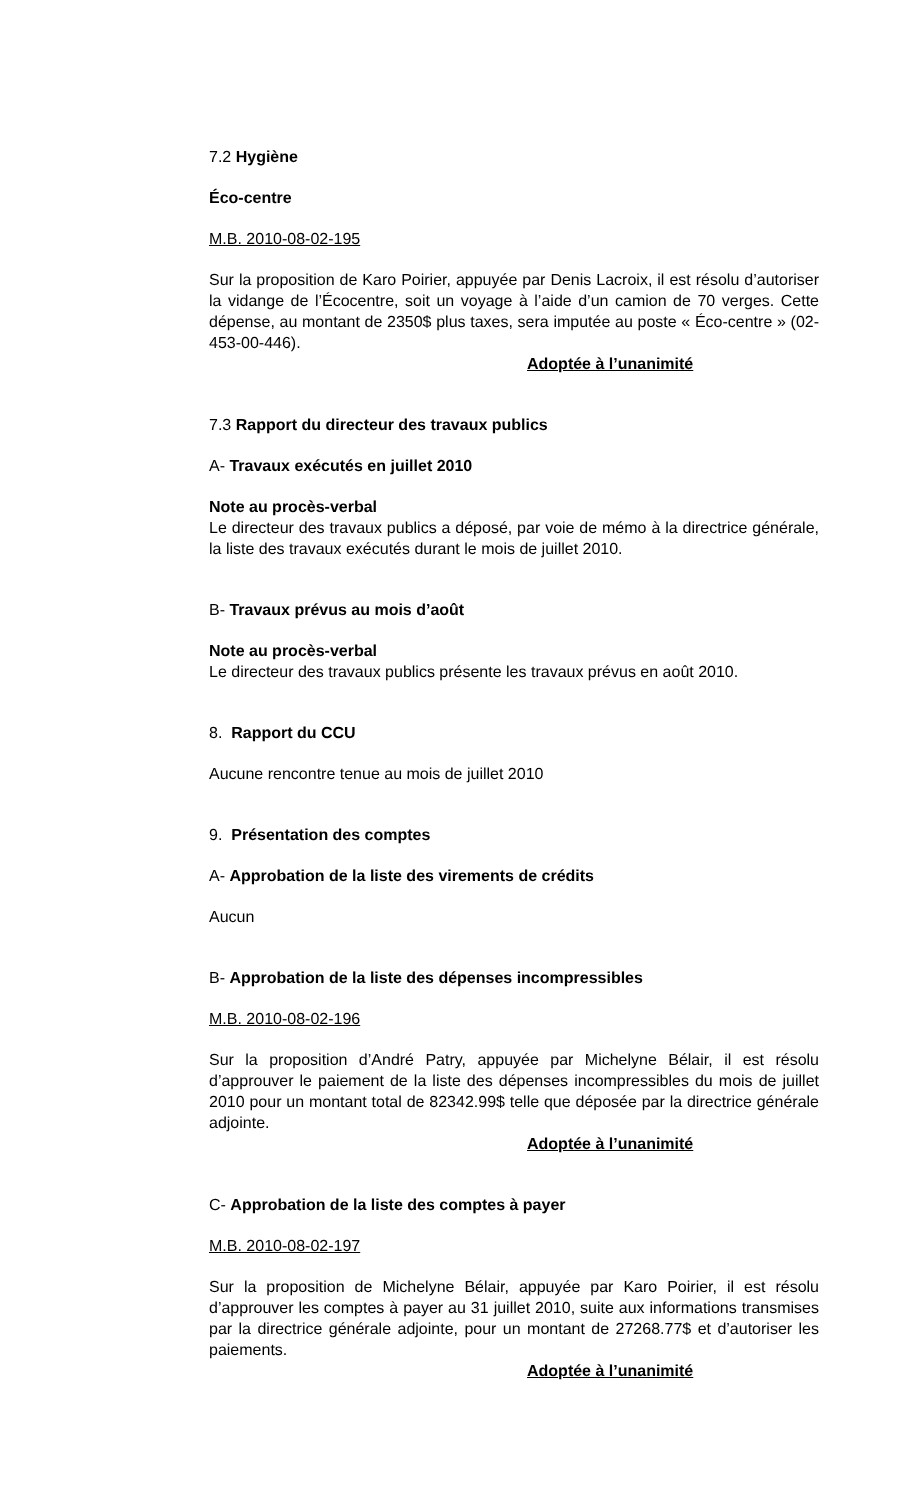7.2 Hygiène
Éco-centre
M.B. 2010-08-02-195
Sur la proposition de Karo Poirier, appuyée par Denis Lacroix, il est résolu d’autoriser la vidange de l’Écocentre, soit un voyage à l’aide d’un camion de 70 verges. Cette dépense, au montant de 2350$ plus taxes, sera imputée au poste « Éco-centre » (02-453-00-446).
Adoptée à l’unanimité
7.3 Rapport du directeur des travaux publics
A- Travaux exécutés en juillet 2010
Note au procès-verbal
Le directeur des travaux publics a déposé, par voie de mémo à la directrice générale, la liste des travaux exécutés durant le mois de juillet 2010.
B- Travaux prévus au mois d’août
Note au procès-verbal
Le directeur des travaux publics présente les travaux prévus en août 2010.
8. Rapport du CCU
Aucune rencontre tenue au mois de juillet 2010
9. Présentation des comptes
A- Approbation de la liste des virements de crédits
Aucun
B- Approbation de la liste des dépenses incompressibles
M.B. 2010-08-02-196
Sur la proposition d’André Patry, appuyée par Michelyne Bélair, il est résolu d’approuver le paiement de la liste des dépenses incompressibles du mois de juillet 2010 pour un montant total de 82342.99$ telle que déposée par la directrice générale adjointe.
Adoptée à l’unanimité
C- Approbation de la liste des comptes à payer
M.B. 2010-08-02-197
Sur la proposition de Michelyne Bélair, appuyée par Karo Poirier, il est résolu d’approuver les comptes à payer au 31 juillet 2010, suite aux informations transmises par la directrice générale adjointe, pour un montant de 27268.77$ et d’autoriser les paiements.
Adoptée à l’unanimité